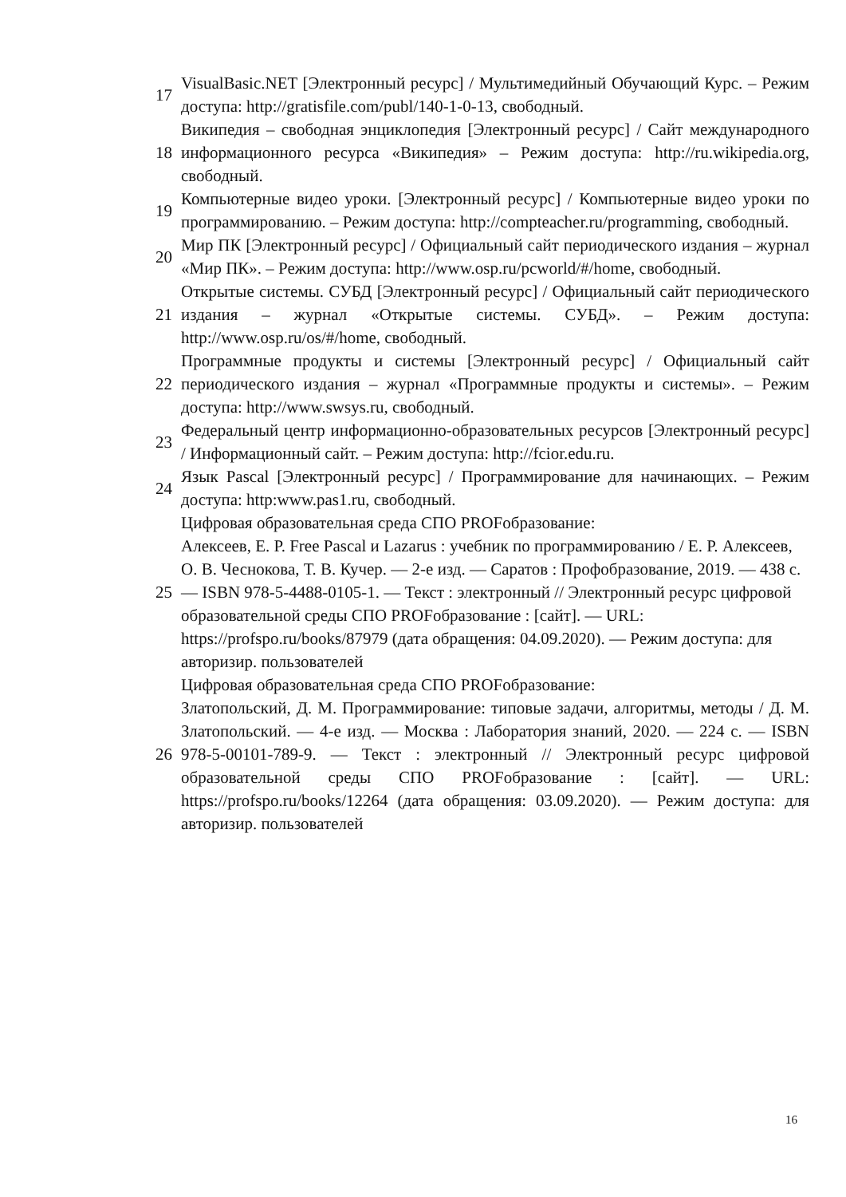| 17 | VisualBasic.NET [Электронный ресурс] / Мультимедийный Обучающий Курс. – Режим доступа: http://gratisfile.com/publ/140-1-0-13, свободный. |
| 18 | Википедия – свободная энциклопедия [Электронный ресурс] / Сайт международного информационного ресурса «Википедия» – Режим доступа: http://ru.wikipedia.org, свободный. |
| 19 | Компьютерные видео уроки. [Электронный ресурс] / Компьютерные видео уроки по программированию. – Режим доступа: http://compteacher.ru/programming, свободный. |
| 20 | Мир ПК [Электронный ресурс] / Официальный сайт периодического издания – журнал «Мир ПК». – Режим доступа: http://www.osp.ru/pcworld/#/home, свободный. |
| 21 | Открытые системы. СУБД [Электронный ресурс] / Официальный сайт периодического издания – журнал «Открытые системы. СУБД». – Режим доступа: http://www.osp.ru/os/#/home, свободный. |
| 22 | Программные продукты и системы [Электронный ресурс] / Официальный сайт периодического издания – журнал «Программные продукты и системы». – Режим доступа: http://www.swsys.ru, свободный. |
| 23 | Федеральный центр информационно-образовательных ресурсов [Электронный ресурс] / Информационный сайт. – Режим доступа: http://fcior.edu.ru. |
| 24 | Язык Pascal [Электронный ресурс] / Программирование для начинающих. – Режим доступа: http:www.pas1.ru, свободный. |
| 25 | Цифровая образовательная среда СПО PROFобразование: Алексеев, Е. Р. Free Pascal и Lazarus : учебник по программированию / Е. Р. Алексеев, О. В. Чеснокова, Т. В. Кучер. — 2-е изд. — Саратов : Профобразование, 2019. — 438 c. — ISBN 978-5-4488-0105-1. — Текст : электронный // Электронный ресурс цифровой образовательной среды СПО PROFобразование : [сайт]. — URL: https://profspo.ru/books/87979 (дата обращения: 04.09.2020). — Режим доступа: для авторизир. пользователей |
| 26 | Цифровая образовательная среда СПО PROFобразование: Златопольский, Д. М. Программирование: типовые задачи, алгоритмы, методы / Д. М. Златопольский. — 4-е изд. — Москва : Лаборатория знаний, 2020. — 224 c. — ISBN 978-5-00101-789-9. — Текст : электронный // Электронный ресурс цифровой образовательной среды СПО PROFобразование : [сайт]. — URL: https://profspo.ru/books/12264 (дата обращения: 03.09.2020). — Режим доступа: для авторизир. пользователей |
16